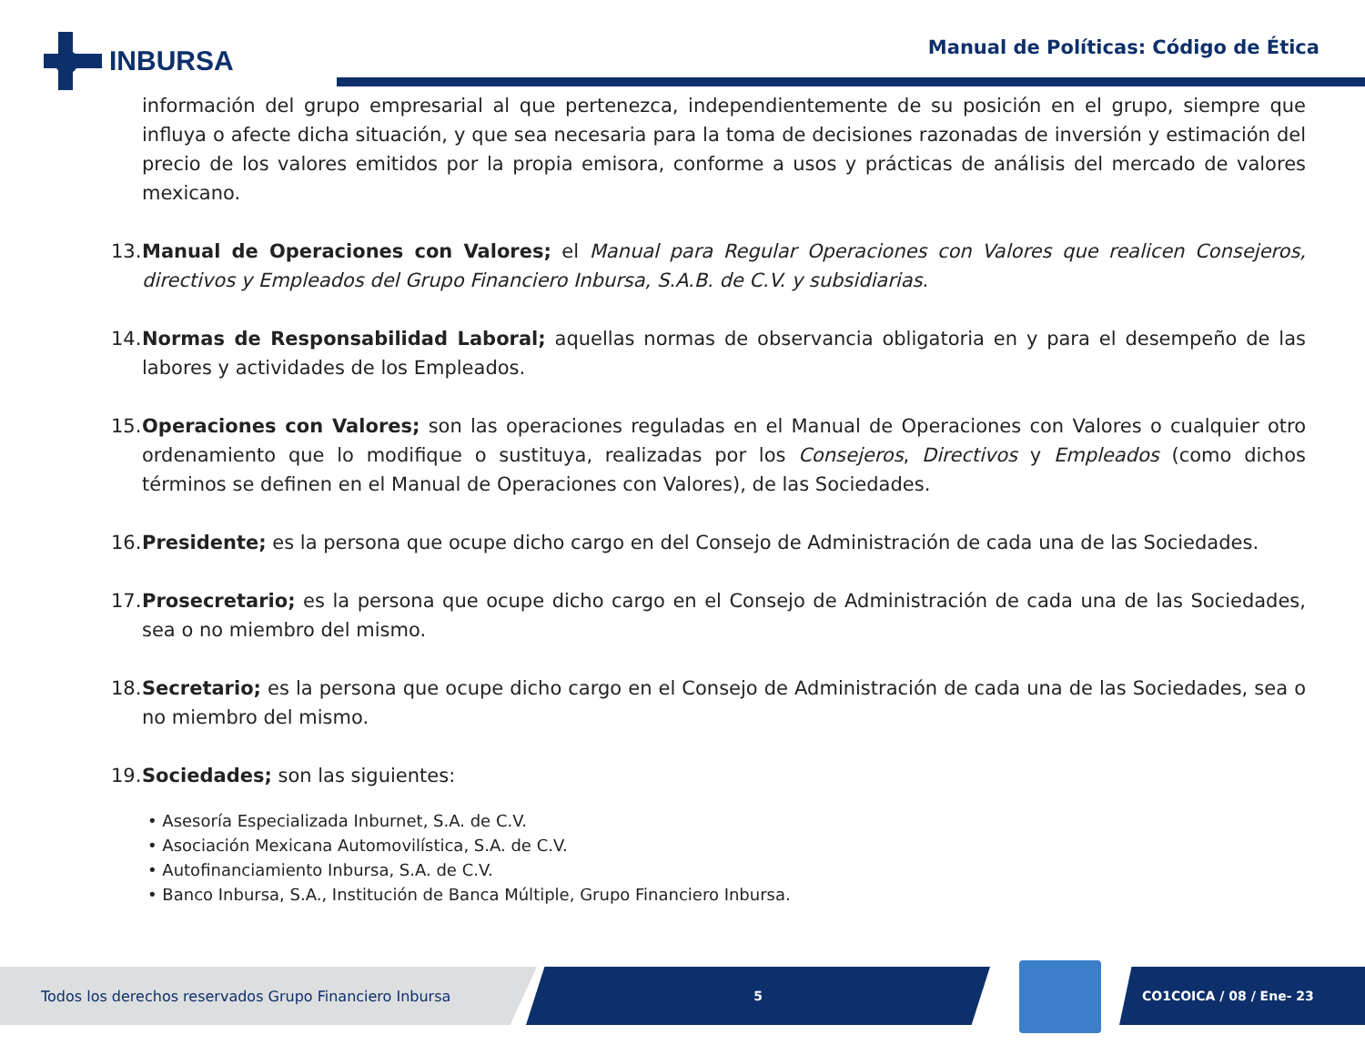INBURSA
Manual de Políticas: Código de Ética
información del grupo empresarial al que pertenezca, independientemente de su posición en el grupo, siempre que influya o afecte dicha situación, y que sea necesaria para la toma de decisiones razonadas de inversión y estimación del precio de los valores emitidos por la propia emisora, conforme a usos y prácticas de análisis del mercado de valores mexicano.
13. Manual de Operaciones con Valores; el Manual para Regular Operaciones con Valores que realicen Consejeros, directivos y Empleados del Grupo Financiero Inbursa, S.A.B. de C.V. y subsidiarias.
14. Normas de Responsabilidad Laboral; aquellas normas de observancia obligatoria en y para el desempeño de las labores y actividades de los Empleados.
15. Operaciones con Valores; son las operaciones reguladas en el Manual de Operaciones con Valores o cualquier otro ordenamiento que lo modifique o sustituya, realizadas por los Consejeros, Directivos y Empleados (como dichos términos se definen en el Manual de Operaciones con Valores), de las Sociedades.
16. Presidente; es la persona que ocupe dicho cargo en del Consejo de Administración de cada una de las Sociedades.
17. Prosecretario; es la persona que ocupe dicho cargo en el Consejo de Administración de cada una de las Sociedades, sea o no miembro del mismo.
18. Secretario; es la persona que ocupe dicho cargo en el Consejo de Administración de cada una de las Sociedades, sea o no miembro del mismo.
19. Sociedades; son las siguientes:
• Asesoría Especializada Inburnet, S.A. de C.V.
• Asociación Mexicana Automovilística, S.A. de C.V.
• Autofinanciamiento Inbursa, S.A. de C.V.
• Banco Inbursa, S.A., Institución de Banca Múltiple, Grupo Financiero Inbursa.
Todos los derechos reservados Grupo Financiero Inbursa 5 CO1COICA / 08 / Ene- 23